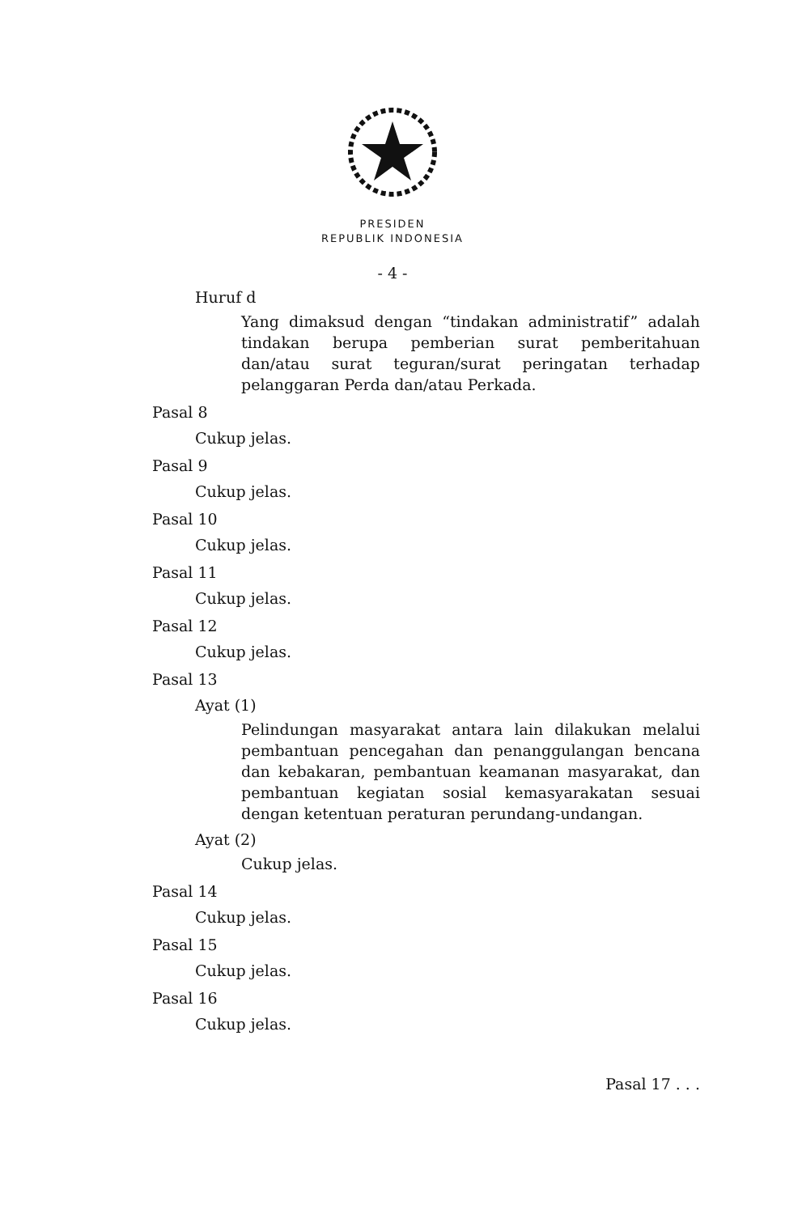PRESIDEN
REPUBLIK INDONESIA
- 4 -
Huruf d
Yang dimaksud dengan “tindakan administratif” adalah tindakan berupa pemberian surat pemberitahuan dan/atau surat teguran/surat peringatan terhadap pelanggaran Perda dan/atau Perkada.
Pasal 8
Cukup jelas.
Pasal 9
Cukup jelas.
Pasal 10
Cukup jelas.
Pasal 11
Cukup jelas.
Pasal 12
Cukup jelas.
Pasal 13
Ayat (1)
Pelindungan masyarakat antara lain dilakukan melalui pembantuan pencegahan dan penanggulangan bencana dan kebakaran, pembantuan keamanan masyarakat, dan pembantuan kegiatan sosial kemasyarakatan sesuai dengan ketentuan peraturan perundang-undangan.
Ayat (2)
Cukup jelas.
Pasal 14
Cukup jelas.
Pasal 15
Cukup jelas.
Pasal 16
Cukup jelas.
Pasal 17 . . .